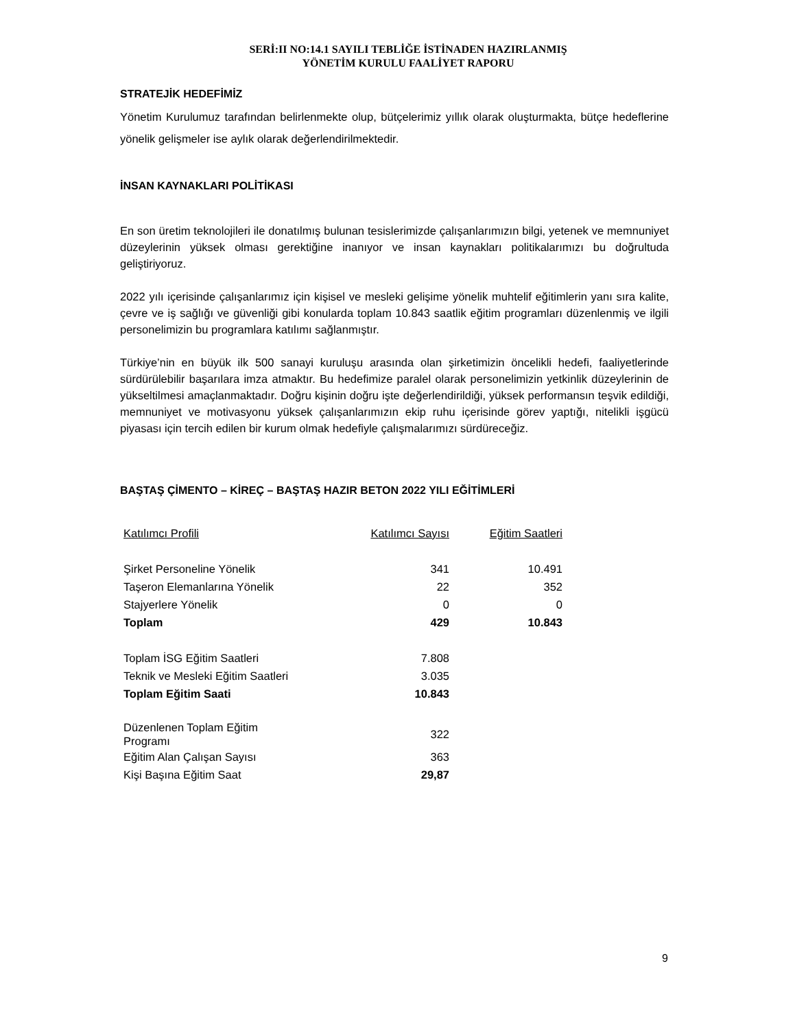SERİ:II NO:14.1 SAYILI TEBLİĞE İSTİNADEN HAZIRLANMIŞ
YÖNETİM KURULU FAALİYET RAPORU
STRATEJİK HEDEFİMİZ
Yönetim Kurulumuz tarafından belirlenmekte olup, bütçelerimiz yıllık olarak oluşturmakta, bütçe hedeflerine yönelik gelişmeler ise aylık olarak değerlendirilmektedir.
İNSAN KAYNAKLARI POLİTİKASI
En son üretim teknolojileri ile donatılmış bulunan tesislerimizde çalışanlarımızın bilgi, yetenek ve memnuniyet düzeylerinin yüksek olması gerektiğine inanıyor ve insan kaynakları politikalarımızı bu doğrultuda geliştiriyoruz.
2022 yılı içerisinde çalışanlarımız için kişisel ve mesleki gelişime yönelik muhtelif eğitimlerin yanı sıra kalite, çevre ve iş sağlığı ve güvenliği gibi konularda toplam 10.843 saatlik eğitim programları düzenlenmiş ve ilgili personelimizin bu programlara katılımı sağlanmıştır.
Türkiye’nin en büyük ilk 500 sanayi kuruluşu arasında olan şirketimizin öncelikli hedefi, faaliyetlerinde sürdürülebilir başarılara imza atmaktır. Bu hedefimize paralel olarak personelimizin yetkinlik düzeylerinin de yükseltilmesi amaçlanmaktadır. Doğru kişinin doğru işte değerlendirildiği, yüksek performansın teşvik edildiği, memnuniyet ve motivasyonu yüksek çalışanlarımızın ekip ruhu içerisinde görev yaptığı, nitelikli işgücü piyasası için tercih edilen bir kurum olmak hedefiyle çalışmalarımızı sürdüreceğiz.
BAŞTAŞ ÇİMENTO – KİREÇ – BAŞTAŞ HAZIR BETON 2022 YILI EĞİTİMLERİ
| Katılımcı Profili | Katılımcı Sayısı | Eğitim Saatleri |
| Şirket Personeline Yönelik | 341 | 10.491 |
| Taşeron Elemanlarına Yönelik | 22 | 352 |
| Stajyerlere Yönelik | 0 | 0 |
| Toplam | 429 | 10.843 |
| Toplam İSG Eğitim Saatleri | 7.808 | |
| Teknik ve Mesleki Eğitim Saatleri | 3.035 | |
| Toplam Eğitim Saati | 10.843 | |
| Düzenlenen Toplam Eğitim Programı | 322 | |
| Eğitim Alan Çalışan Sayısı | 363 | |
| Kişi Başına Eğitim Saat | 29,87 | |
9